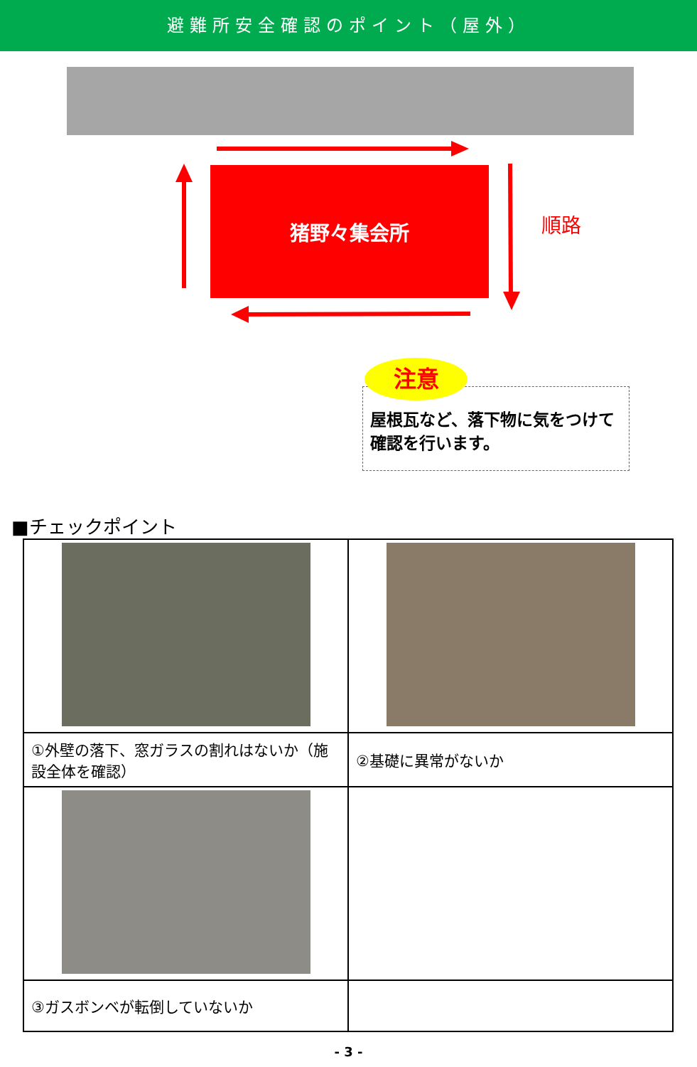避難所安全確認のポイント（屋外）
猪野々集会所
順路
屋根瓦など、落下物に気をつけて確認を行います。
注意
■チェックポイント
| ①外壁の落下、窓ガラスの割れはないか（施設全体を確認） | ②基礎に異常がないか |
| ③ガスボンベが転倒していないか | |
- 3 -